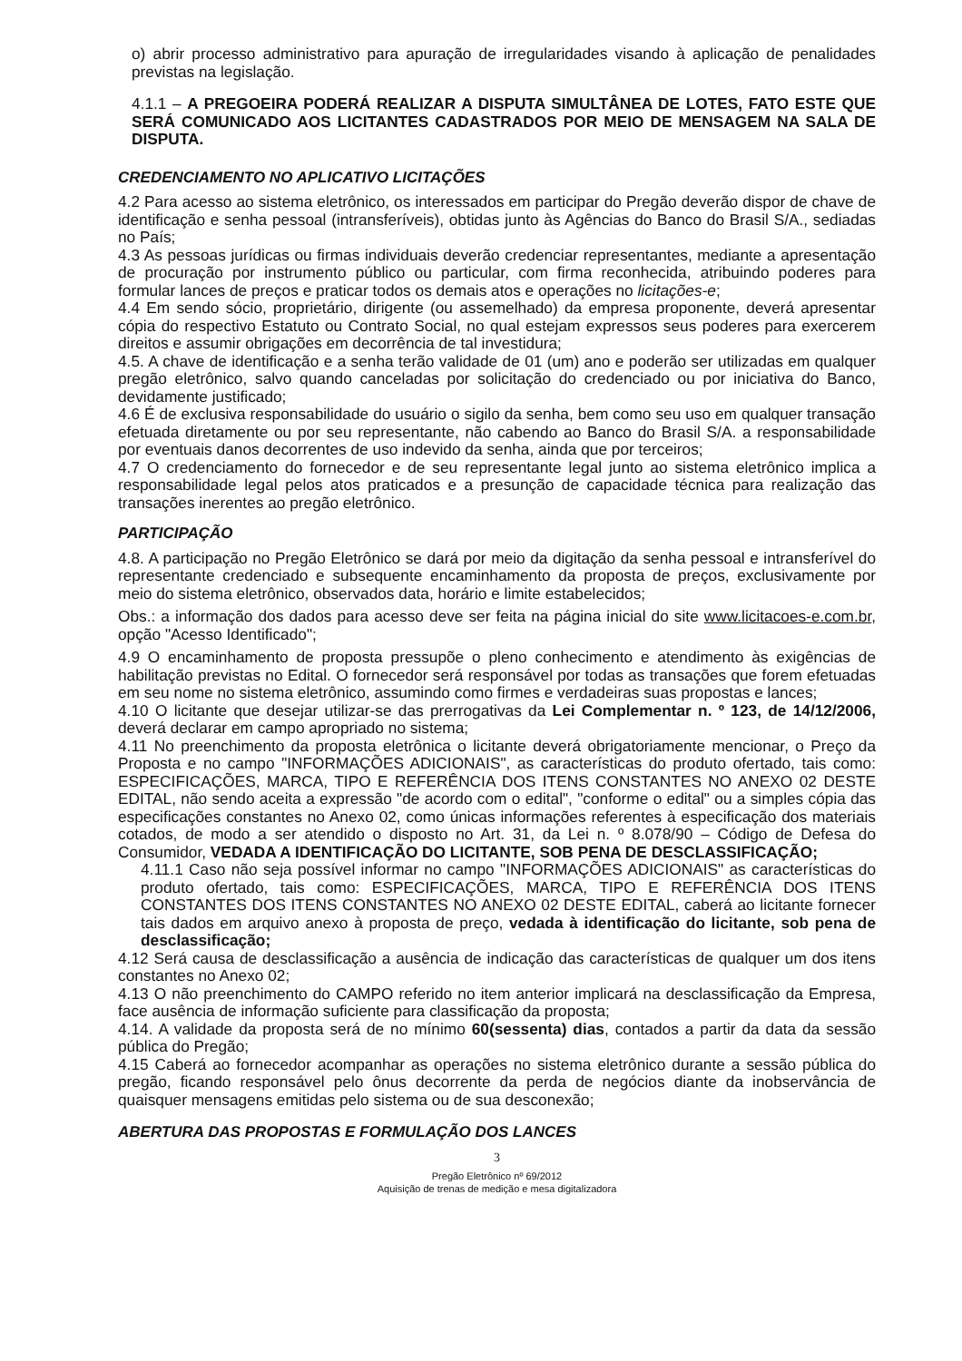o) abrir processo administrativo para apuração de irregularidades visando à aplicação de penalidades previstas na legislação.
4.1.1 – A PREGOEIRA PODERÁ REALIZAR A DISPUTA SIMULTÂNEA DE LOTES, FATO ESTE QUE SERÁ COMUNICADO AOS LICITANTES CADASTRADOS POR MEIO DE MENSAGEM NA SALA DE DISPUTA.
CREDENCIAMENTO NO APLICATIVO LICITAÇÕES
4.2 Para acesso ao sistema eletrônico, os interessados em participar do Pregão deverão dispor de chave de identificação e senha pessoal (intransferíveis), obtidas junto às Agências do Banco do Brasil S/A., sediadas no País;
4.3 As pessoas jurídicas ou firmas individuais deverão credenciar representantes, mediante a apresentação de procuração por instrumento público ou particular, com firma reconhecida, atribuindo poderes para formular lances de preços e praticar todos os demais atos e operações no licitações-e;
4.4 Em sendo sócio, proprietário, dirigente (ou assemelhado) da empresa proponente, deverá apresentar cópia do respectivo Estatuto ou Contrato Social, no qual estejam expressos seus poderes para exercerem direitos e assumir obrigações em decorrência de tal investidura;
4.5. A chave de identificação e a senha terão validade de 01 (um) ano e poderão ser utilizadas em qualquer pregão eletrônico, salvo quando canceladas por solicitação do credenciado ou por iniciativa do Banco, devidamente justificado;
4.6 É de exclusiva responsabilidade do usuário o sigilo da senha, bem como seu uso em qualquer transação efetuada diretamente ou por seu representante, não cabendo ao Banco do Brasil S/A. a responsabilidade por eventuais danos decorrentes de uso indevido da senha, ainda que por terceiros;
4.7 O credenciamento do fornecedor e de seu representante legal junto ao sistema eletrônico implica a responsabilidade legal pelos atos praticados e a presunção de capacidade técnica para realização das transações inerentes ao pregão eletrônico.
PARTICIPAÇÃO
4.8. A participação no Pregão Eletrônico se dará por meio da digitação da senha pessoal e intransferível do representante credenciado e subsequente encaminhamento da proposta de preços, exclusivamente por meio do sistema eletrônico, observados data, horário e limite estabelecidos;
Obs.: a informação dos dados para acesso deve ser feita na página inicial do site www.licitacoes-e.com.br, opção "Acesso Identificado";
4.9 O encaminhamento de proposta pressupõe o pleno conhecimento e atendimento às exigências de habilitação previstas no Edital. O fornecedor será responsável por todas as transações que forem efetuadas em seu nome no sistema eletrônico, assumindo como firmes e verdadeiras suas propostas e lances;
4.10 O licitante que desejar utilizar-se das prerrogativas da Lei Complementar n. º 123, de 14/12/2006, deverá declarar em campo apropriado no sistema;
4.11 No preenchimento da proposta eletrônica o licitante deverá obrigatoriamente mencionar, o Preço da Proposta e no campo "INFORMAÇÕES ADICIONAIS", as características do produto ofertado, tais como: ESPECIFICAÇÕES, MARCA, TIPO E REFERÊNCIA DOS ITENS CONSTANTES NO ANEXO 02 DESTE EDITAL, não sendo aceita a expressão "de acordo com o edital", "conforme o edital" ou a simples cópia das especificações constantes no Anexo 02, como únicas informações referentes à especificação dos materiais cotados, de modo a ser atendido o disposto no Art. 31, da Lei n. º 8.078/90 – Código de Defesa do Consumidor, VEDADA A IDENTIFICAÇÃO DO LICITANTE, SOB PENA DE DESCLASSIFICAÇÃO;
4.11.1 Caso não seja possível informar no campo "INFORMAÇÕES ADICIONAIS" as características do produto ofertado, tais como: ESPECIFICAÇÕES, MARCA, TIPO E REFERÊNCIA DOS ITENS CONSTANTES DOS ITENS CONSTANTES NO ANEXO 02 DESTE EDITAL, caberá ao licitante fornecer tais dados em arquivo anexo à proposta de preço, vedada à identificação do licitante, sob pena de desclassificação;
4.12 Será causa de desclassificação a ausência de indicação das características de qualquer um dos itens constantes no Anexo 02;
4.13 O não preenchimento do CAMPO referido no item anterior implicará na desclassificação da Empresa, face ausência de informação suficiente para classificação da proposta;
4.14. A validade da proposta será de no mínimo 60(sessenta) dias, contados a partir da data da sessão pública do Pregão;
4.15 Caberá ao fornecedor acompanhar as operações no sistema eletrônico durante a sessão pública do pregão, ficando responsável pelo ônus decorrente da perda de negócios diante da inobservância de quaisquer mensagens emitidas pelo sistema ou de sua desconexão;
ABERTURA DAS PROPOSTAS E FORMULAÇÃO DOS LANCES
3
Pregão Eletrônico nº 69/2012
Aquisição de trenas de medição e mesa digitalizadora